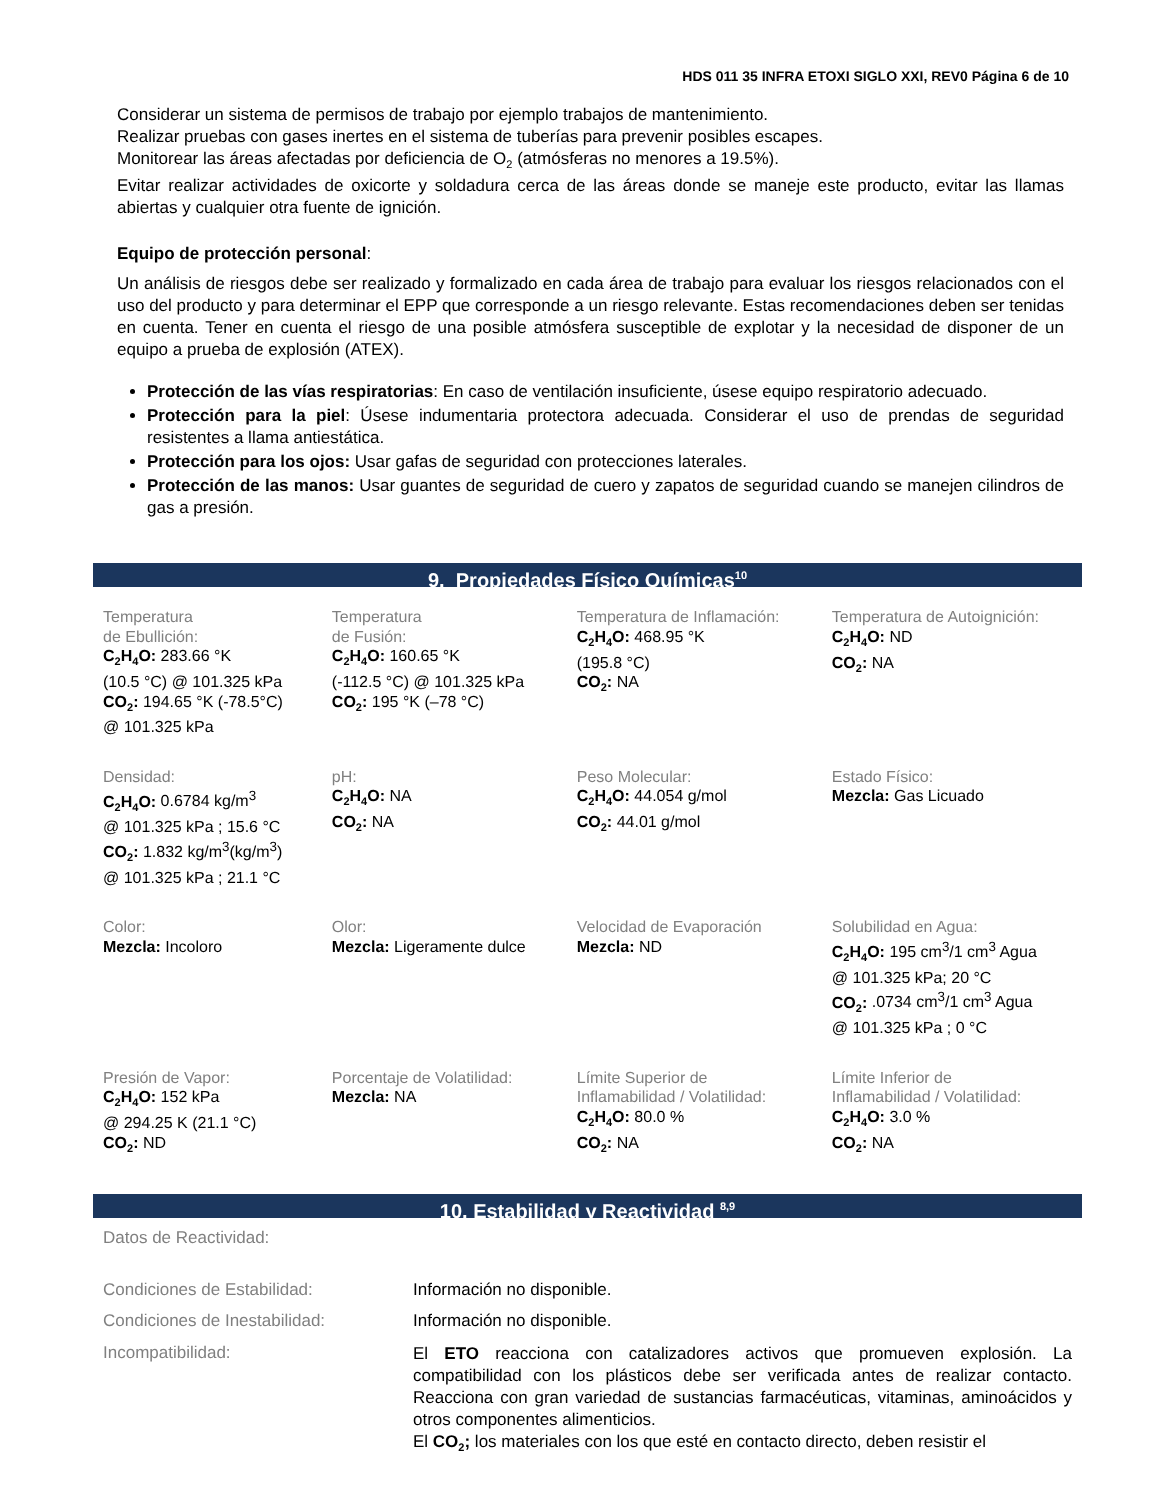HDS 011 35 INFRA ETOXI SIGLO XXI, REV0 Página 6 de 10
Considerar un sistema de permisos de trabajo por ejemplo trabajos de mantenimiento.
Realizar pruebas con gases inertes en el sistema de tuberías para prevenir posibles escapes.
Monitorear las áreas afectadas por deficiencia de O<sub>2</sub> (atmósferas no menores a 19.5%).
Evitar realizar actividades de oxicorte y soldadura cerca de las áreas donde se maneje este producto, evitar las llamas abiertas y cualquier otra fuente de ignición.
Equipo de protección personal:
Un análisis de riesgos debe ser realizado y formalizado en cada área de trabajo para evaluar los riesgos relacionados con el uso del producto y para determinar el EPP que corresponde a un riesgo relevante. Estas recomendaciones deben ser tenidas en cuenta. Tener en cuenta el riesgo de una posible atmósfera susceptible de explotar y la necesidad de disponer de un equipo a prueba de explosión (ATEX).
Protección de las vías respiratorias: En caso de ventilación insuficiente, úsese equipo respiratorio adecuado.
Protección para la piel: Úsese indumentaria protectora adecuada. Considerar el uso de prendas de seguridad resistentes a llama antiestática.
Protección para los ojos: Usar gafas de seguridad con protecciones laterales.
Protección de las manos: Usar guantes de seguridad de cuero y zapatos de seguridad cuando se manejen cilindros de gas a presión.
9. Propiedades Físico Químicas<sup>10</sup>
| Temperatura de Ebullición: C<sub>2</sub>H<sub>4</sub>O: 283.66 °K (10.5 °C) @ 101.325 kPa CO<sub>2</sub>: 194.65 °K (-78.5°C) @ 101.325 kPa | Temperatura de Fusión: C<sub>2</sub>H<sub>4</sub>O: 160.65 °K (-112.5 °C) @ 101.325 kPa CO<sub>2</sub>: 195 °K (–78 °C) | Temperatura de Inflamación: C<sub>2</sub>H<sub>4</sub>O: 468.95 °K (195.8 °C) CO<sub>2</sub>: NA | Temperatura de Autoignición: C<sub>2</sub>H<sub>4</sub>O: ND CO<sub>2</sub>: NA |
| Densidad: C<sub>2</sub>H<sub>4</sub>O: 0.6784 kg/m<sup>3</sup> @ 101.325 kPa ; 15.6 °C CO<sub>2</sub>: 1.832 kg/m<sup>3</sup>(kg/m<sup>3</sup>) @ 101.325 kPa ; 21.1 °C | pH: C<sub>2</sub>H<sub>4</sub>O: NA CO<sub>2</sub>: NA | Peso Molecular: C<sub>2</sub>H<sub>4</sub>O: 44.054 g/mol CO<sub>2</sub>: 44.01 g/mol | Estado Físico: Mezcla: Gas Licuado |
| Color: Mezcla: Incoloro | Olor: Mezcla: Ligeramente dulce | Velocidad de Evaporación Mezcla: ND | Solubilidad en Agua: C<sub>2</sub>H<sub>4</sub>O: 195 cm<sup>3</sup>/1 cm<sup>3</sup> Agua @ 101.325 kPa; 20 °C CO<sub>2</sub>: .0734 cm<sup>3</sup>/1 cm<sup>3</sup> Agua @ 101.325 kPa ; 0 °C |
| Presión de Vapor: C<sub>2</sub>H<sub>4</sub>O: 152 kPa @ 294.25 K (21.1 °C) CO<sub>2</sub>: ND | Porcentaje de Volatilidad: Mezcla: NA | Límite Superior de Inflamabilidad / Volatilidad: C<sub>2</sub>H<sub>4</sub>O: 80.0 % CO<sub>2</sub>: NA | Límite Inferior de Inflamabilidad / Volatilidad: C<sub>2</sub>H<sub>4</sub>O: 3.0 % CO<sub>2</sub>: NA |
10. Estabilidad y Reactividad <sup>8,9</sup>
| Datos de Reactividad: | |
| Condiciones de Estabilidad: | Información no disponible. |
| Condiciones de Inestabilidad: | Información no disponible. |
| Incompatibilidad: | El ETO reacciona con catalizadores activos que promueven explosión. La compatibilidad con los plásticos debe ser verificada antes de realizar contacto. Reacciona con gran variedad de sustancias farmacéuticas, vitaminas, aminoácidos y otros componentes alimenticios. El CO<sub>2</sub>; los materiales con los que esté en contacto directo, deben resistir el |